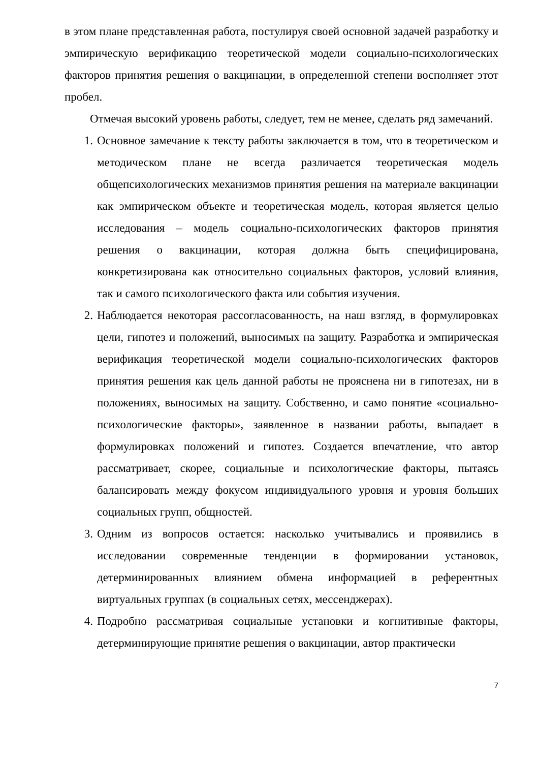в этом плане представленная работа, постулируя своей основной задачей разработку и эмпирическую верификацию теоретической модели социально-психологических факторов принятия решения о вакцинации, в определенной степени восполняет этот пробел.
Отмечая высокий уровень работы, следует, тем не менее, сделать ряд замечаний.
1. Основное замечание к тексту работы заключается в том, что в теоретическом и методическом плане не всегда различается теоретическая модель общепсихологических механизмов принятия решения на материале вакцинации как эмпирическом объекте и теоретическая модель, которая является целью исследования – модель социально-психологических факторов принятия решения о вакцинации, которая должна быть специфицирована, конкретизирована как относительно социальных факторов, условий влияния, так и самого психологического факта или события изучения.
2. Наблюдается некоторая рассогласованность, на наш взгляд, в формулировках цели, гипотез и положений, выносимых на защиту. Разработка и эмпирическая верификация теоретической модели социально-психологических факторов принятия решения как цель данной работы не прояснена ни в гипотезах, ни в положениях, выносимых на защиту. Собственно, и само понятие «социально-психологические факторы», заявленное в названии работы, выпадает в формулировках положений и гипотез. Создается впечатление, что автор рассматривает, скорее, социальные и психологические факторы, пытаясь балансировать между фокусом индивидуального уровня и уровня больших социальных групп, общностей.
3. Одним из вопросов остается: насколько учитывались и проявились в исследовании современные тенденции в формировании установок, детерминированных влиянием обмена информацией в референтных виртуальных группах (в социальных сетях, мессенджерах).
4. Подробно рассматривая социальные установки и когнитивные факторы, детерминирующие принятие решения о вакцинации, автор практически
7